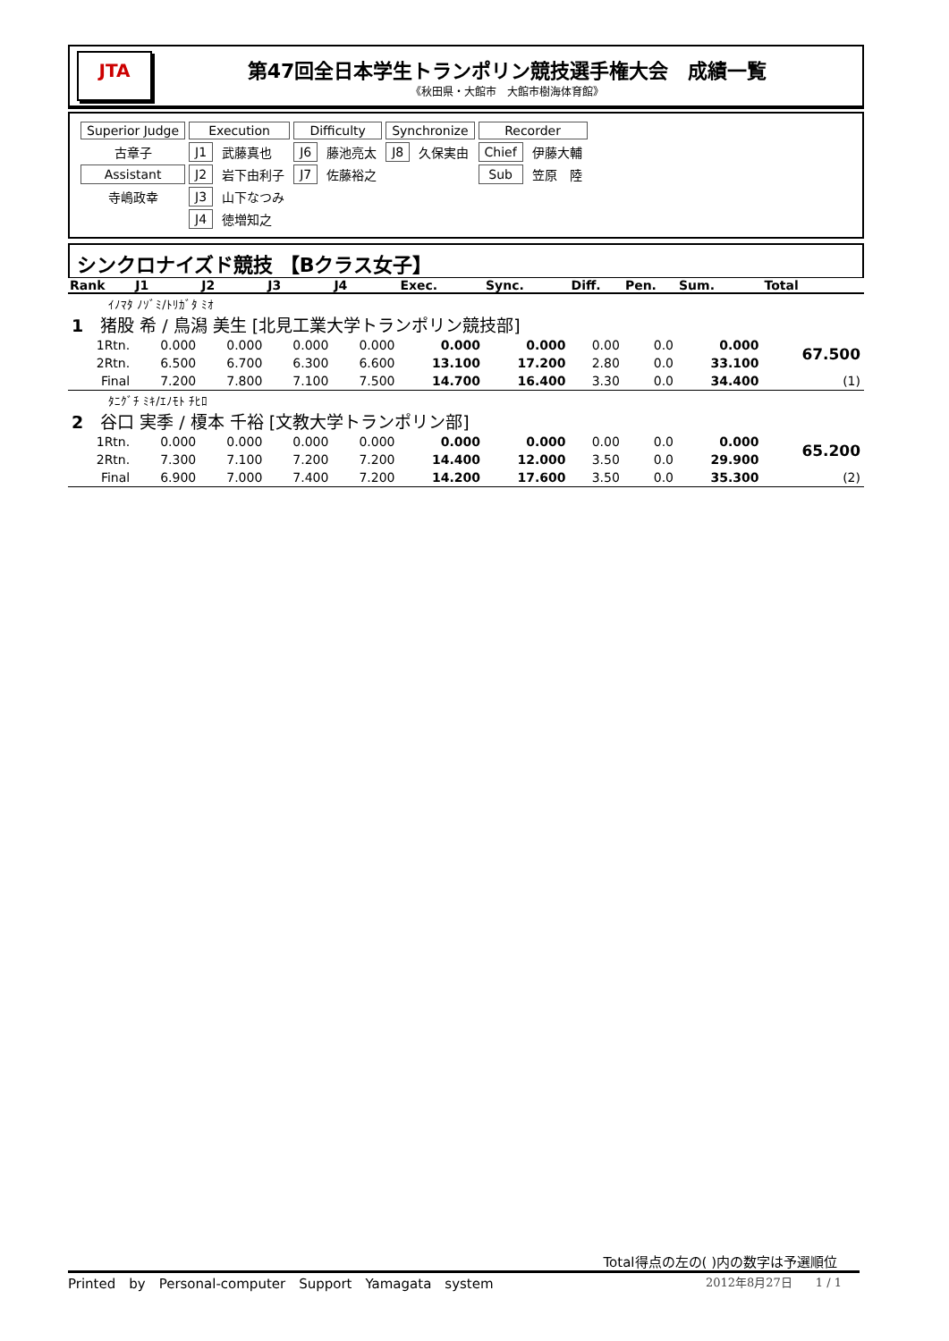JTA
第47回全日本学生トランポリン競技選手権大会　成績一覧
《秋田県・大館市　大館市樹海体育館》
| Superior Judge | Execution | | Difficulty | | Synchronize | | Recorder | |
| 古章子 | J1 | 武藤真也 | J6 | 藤池亮太 | J8 | 久保実由 | Chief | 伊藤大輔 |
| Assistant | J2 | 岩下由利子 | J7 | 佐藤裕之 | | | Sub | 笠原 陸 |
| 寺嶋政幸 | J3 | 山下なつみ | | | | | | |
| | J4 | 徳増知之 | | | | | | |
シンクロナイズド競技 【Bクラス女子】
| Rank | | J1 | J2 | J3 | J4 | Exec. | Sync. | Diff. | Pen. | Sum. | Total |
| --- | --- | --- | --- | --- | --- | --- | --- | --- | --- | --- | --- |
| ｲﾉﾏﾀ ﾉｿﾞﾐ/ﾄﾘｶﾞﾀ ﾐｵ | | | | | | | | | | | |
| 1 猪股 希 / 鳥潟 美生 [北見工業大学トランポリン競技部] | | | | | | | | | | | |
| 1Rtn. | | 0.000 | 0.000 | 0.000 | 0.000 | 0.000 | 0.000 | 0.00 | 0.0 | 0.000 | 67.500 |
| 2Rtn. | | 6.500 | 6.700 | 6.300 | 6.600 | 13.100 | 17.200 | 2.80 | 0.0 | 33.100 | |
| Final | | 7.200 | 7.800 | 7.100 | 7.500 | 14.700 | 16.400 | 3.30 | 0.0 | 34.400 | (1) |
| ﾀﾆｸﾞﾁ ﾐｷ/ｴﾉﾓﾄ ﾁﾋﾛ | | | | | | | | | | | |
| 2 谷口 実季 / 榎本 千裕 [文教大学トランポリン部] | | | | | | | | | | | |
| 1Rtn. | | 0.000 | 0.000 | 0.000 | 0.000 | 0.000 | 0.000 | 0.00 | 0.0 | 0.000 | 65.200 |
| 2Rtn. | | 7.300 | 7.100 | 7.200 | 7.200 | 14.400 | 12.000 | 3.50 | 0.0 | 29.900 | |
| Final | | 6.900 | 7.000 | 7.400 | 7.200 | 14.200 | 17.600 | 3.50 | 0.0 | 35.300 | (2) |
Total得点の左の( )内の数字は予選順位
Printed　by　Personal-computer　Support　Yamagata　system 2012年8月27日　　1 / 1